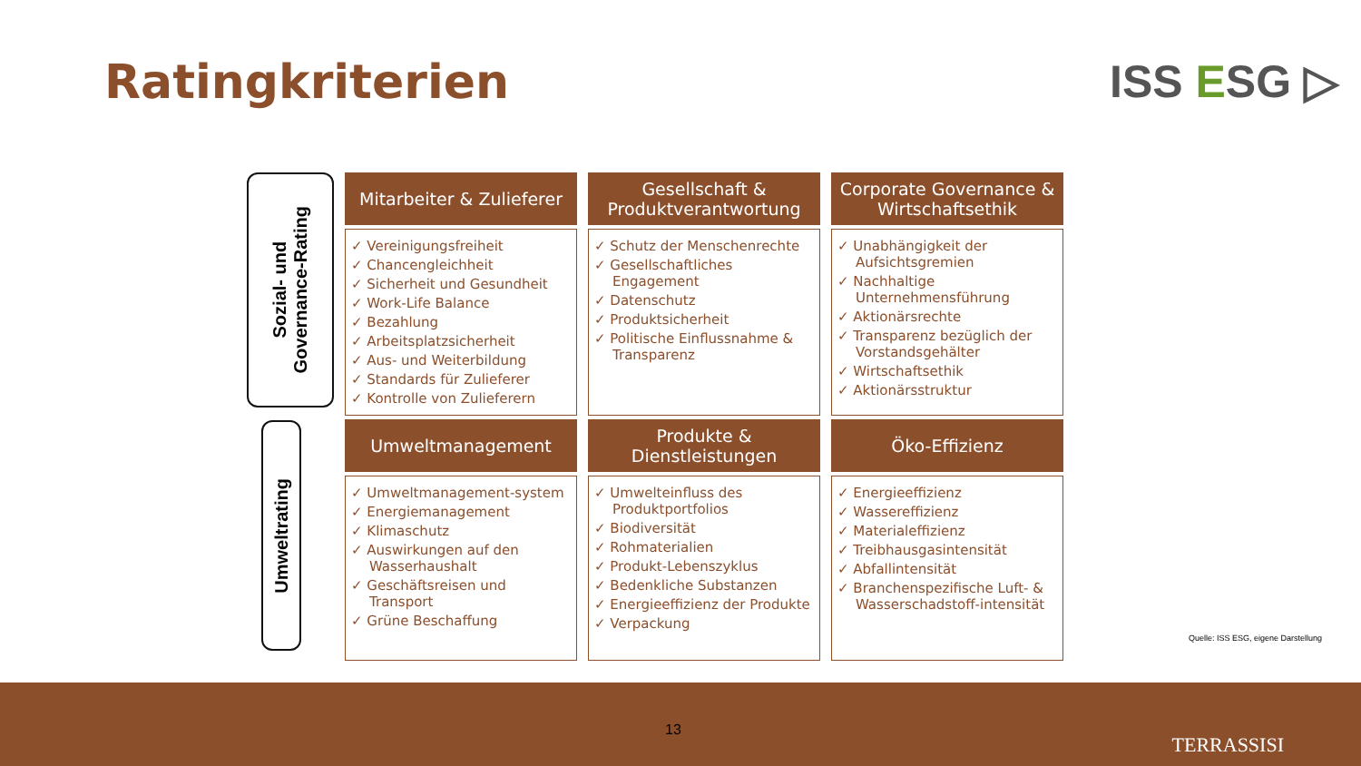Ratingkriterien ISS ESG ▷
Sozial- und
Governance-Rating
Umweltrating
| Mitarbeiter & Zulieferer | Gesellschaft & Produktverantwortung | Corporate Governance & Wirtschaftsethik |
| --- | --- | --- |
| ✓ Vereinigungsfreiheit ✓ Chancengleichheit ✓ Sicherheit und Gesundheit ✓ Work-Life Balance ✓ Bezahlung ✓ Arbeitsplatzsicherheit ✓ Aus- und Weiterbildung ✓ Standards für Zulieferer ✓ Kontrolle von Zulieferern | ✓ Schutz der Menschenrechte ✓ Gesellschaftliches Engagement ✓ Datenschutz ✓ Produktsicherheit ✓ Politische Einflussnahme & Transparenz | ✓ Unabhängigkeit der Aufsichtsgremien ✓ Nachhaltige Unternehmensführung ✓ Aktionärsrechte ✓ Transparenz bezüglich der Vorstandsgehälter ✓ Wirtschaftsethik ✓ Aktionärsstruktur |
| Umweltmanagement | Produkte & Dienstleistungen | Öko-Effizienz |
| ✓ Umweltmanagement-system ✓ Energiemanagement ✓ Klimaschutz ✓ Auswirkungen auf den Wasserhaushalt ✓ Geschäftsreisen und Transport ✓ Grüne Beschaffung | ✓ Umwelteinfluss des Produktportfolios ✓ Biodiversität ✓ Rohmaterialien ✓ Produkt-Lebenszyklus ✓ Bedenkliche Substanzen ✓ Energieeffizienz der Produkte ✓ Verpackung | ✓ Energieeffizienz ✓ Wassereffizienz ✓ Materialeffizienz ✓ Treibhausgasintensität ✓ Abfallintensität ✓ Branchenspezifische Luft- & Wasserschadstoff-intensität |
Quelle: ISS ESG, eigene Darstellung
13
TERRASSISI